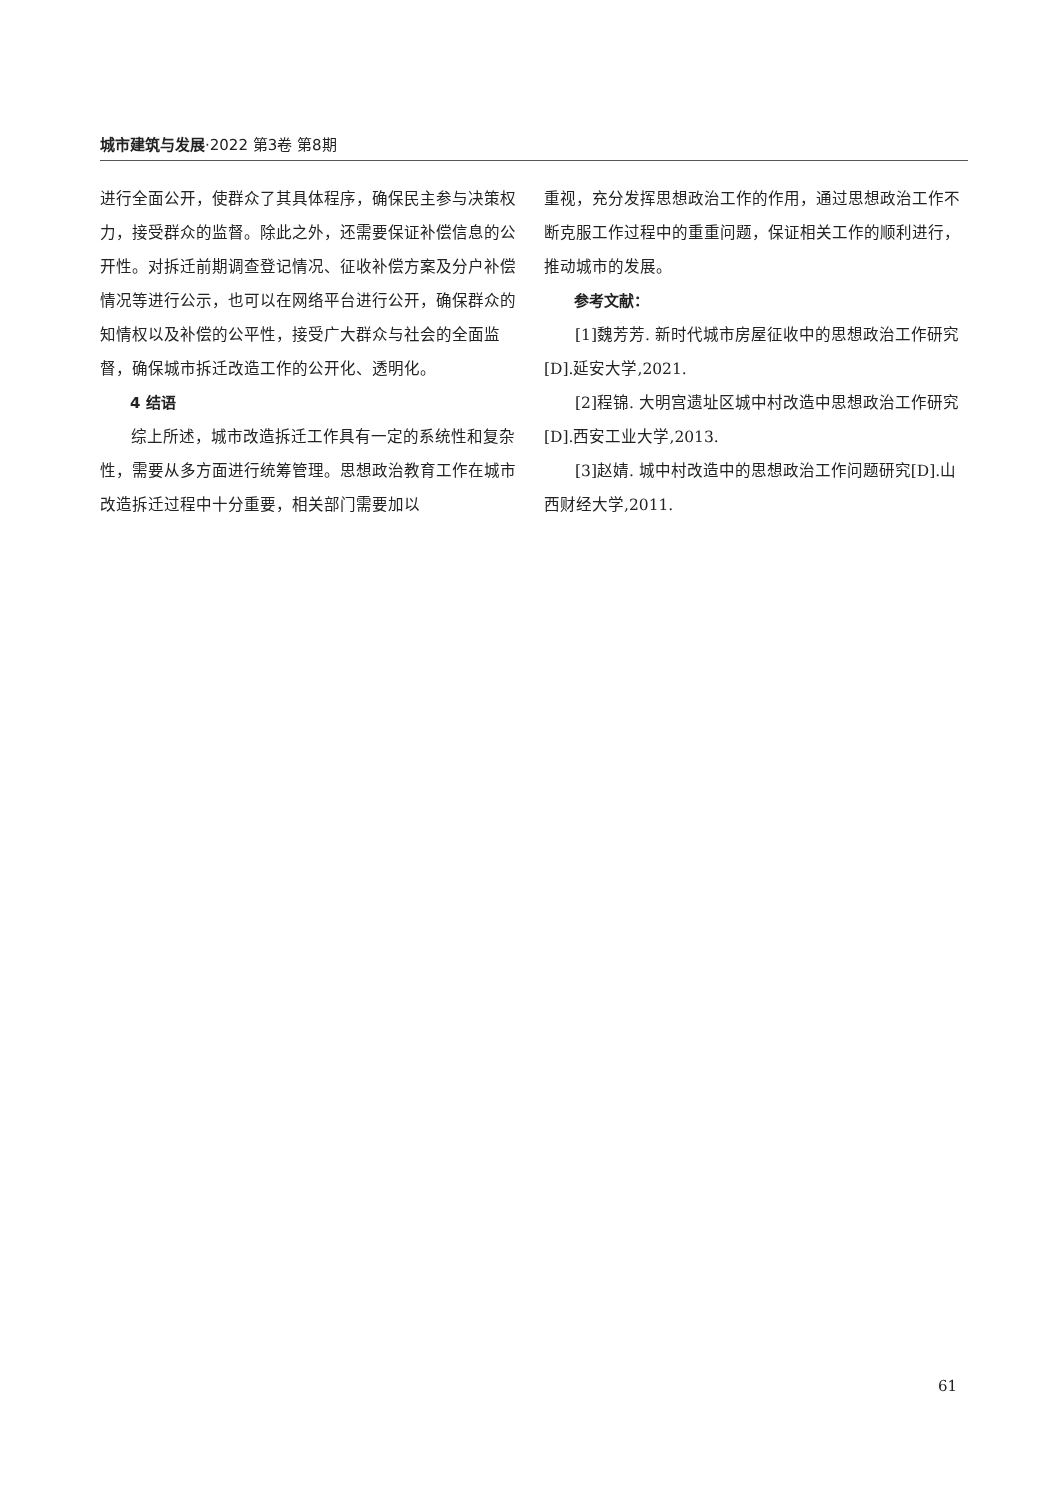城市建筑与发展·2022 第3卷 第8期
进行全面公开，使群众了其具体程序，确保民主参与决策权力，接受群众的监督。除此之外，还需要保证补偿信息的公开性。对拆迁前期调查登记情况、征收补偿方案及分户补偿情况等进行公示，也可以在网络平台进行公开，确保群众的知情权以及补偿的公平性，接受广大群众与社会的全面监督，确保城市拆迁改造工作的公开化、透明化。
4 结语
综上所述，城市改造拆迁工作具有一定的系统性和复杂性，需要从多方面进行统筹管理。思想政治教育工作在城市改造拆迁过程中十分重要，相关部门需要加以
重视，充分发挥思想政治工作的作用，通过思想政治工作不断克服工作过程中的重重问题，保证相关工作的顺利进行，推动城市的发展。
参考文献：
[1]魏芳芳. 新时代城市房屋征收中的思想政治工作研究[D].延安大学,2021.
[2]程锦. 大明宫遗址区城中村改造中思想政治工作研究[D].西安工业大学,2013.
[3]赵婧. 城中村改造中的思想政治工作问题研究[D].山西财经大学,2011.
61